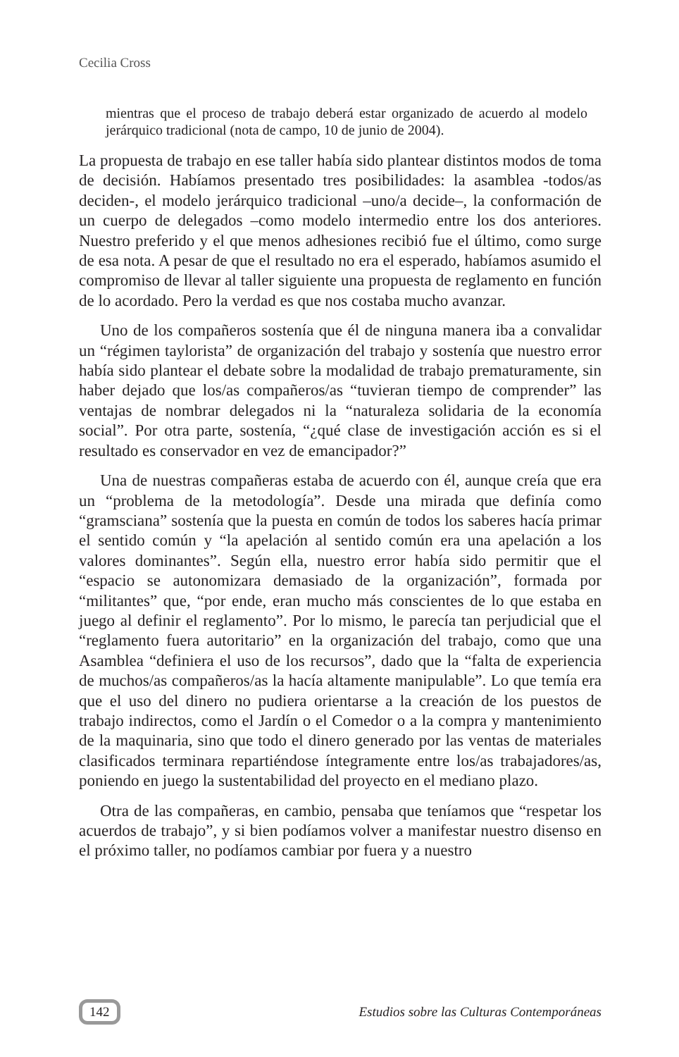Cecilia Cross
mientras que el proceso de trabajo deberá estar organizado de acuerdo al modelo jerárquico tradicional (nota de campo, 10 de junio de 2004).
La propuesta de trabajo en ese taller había sido plantear distintos modos de toma de decisión. Habíamos presentado tres posibilidades: la asamblea -todos/as deciden-, el modelo jerárquico tradicional –uno/a decide–, la conformación de un cuerpo de delegados –como modelo intermedio entre los dos anteriores. Nuestro preferido y el que menos adhesiones recibió fue el último, como surge de esa nota. A pesar de que el resultado no era el esperado, habíamos asumido el compromiso de llevar al taller siguiente una propuesta de reglamento en función de lo acordado. Pero la verdad es que nos costaba mucho avanzar.
Uno de los compañeros sostenía que él de ninguna manera iba a convalidar un “régimen taylorista” de organización del trabajo y sostenía que nuestro error había sido plantear el debate sobre la modalidad de trabajo prematuramente, sin haber dejado que los/as compañeros/as “tuvieran tiempo de comprender” las ventajas de nombrar delegados ni la “naturaleza solidaria de la economía social”. Por otra parte, sostenía, “¿qué clase de investigación acción es si el resultado es conservador en vez de emancipador?”
Una de nuestras compañeras estaba de acuerdo con él, aunque creía que era un “problema de la metodología”. Desde una mirada que definía como “gramsciana” sostenía que la puesta en común de todos los saberes hacía primar el sentido común y “la apelación al sentido común era una apelación a los valores dominantes”. Según ella, nuestro error había sido permitir que el “espacio se autonomizara demasiado de la organización”, formada por “militantes” que, “por ende, eran mucho más conscientes de lo que estaba en juego al definir el reglamento”. Por lo mismo, le parecía tan perjudicial que el “reglamento fuera autoritario” en la organización del trabajo, como que una Asamblea “definiera el uso de los recursos”, dado que la “falta de experiencia de muchos/as compañeros/as la hacía altamente manipulable”. Lo que temía era que el uso del dinero no pudiera orientarse a la creación de los puestos de trabajo indirectos, como el Jardín o el Comedor o a la compra y mantenimiento de la maquinaria, sino que todo el dinero generado por las ventas de materiales clasificados terminara repartiéndose íntegramente entre los/as trabajadores/as, poniendo en juego la sustentabilidad del proyecto en el mediano plazo.
Otra de las compañeras, en cambio, pensaba que teníamos que “respetar los acuerdos de trabajo”, y si bien podíamos volver a manifestar nuestro disenso en el próximo taller, no podíamos cambiar por fuera y a nuestro
142 Estudios sobre las Culturas Contemporáneas